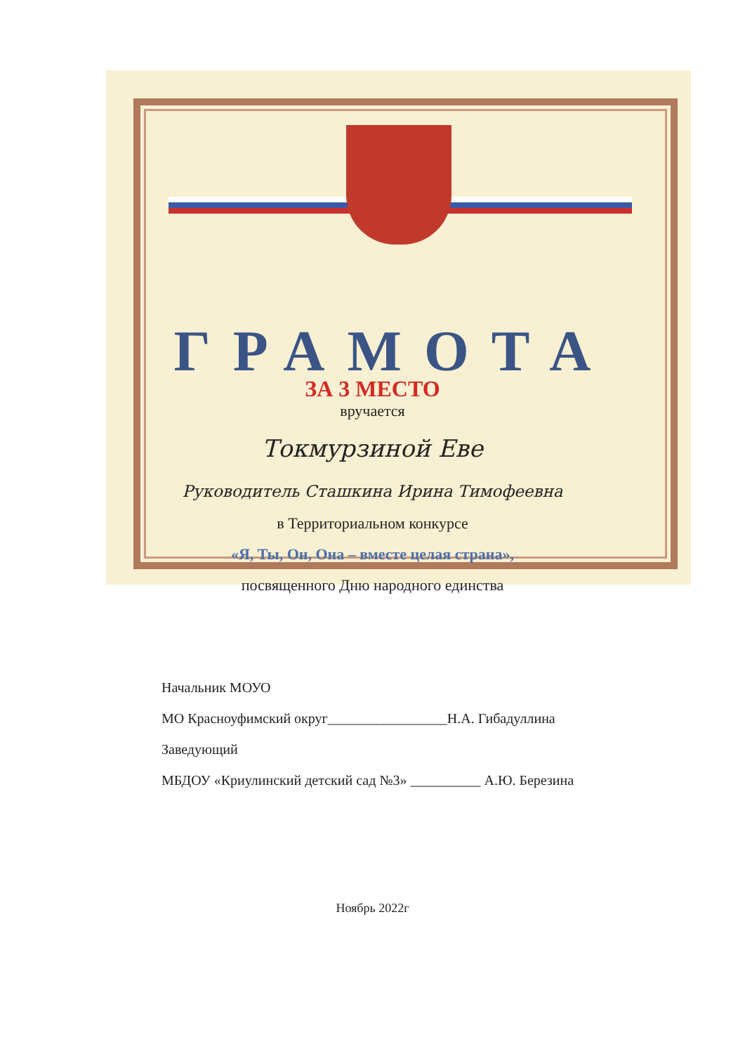ГРАМОТА
ЗА 3 МЕСТО
вручается
Токмурзиной Еве
Руководитель Сташкина Ирина Тимофеевна
в Территориальном конкурсе
«Я, Ты, Он, Она – вместе целая страна»,
посвященного Дню народного единства
Начальник МОУО
МО Красноуфимский округ_________________Н.А. Гибадуллина
Заведующий
МБДОУ «Криулинский детский сад №3» __________ А.Ю. Березина
Ноябрь 2022г